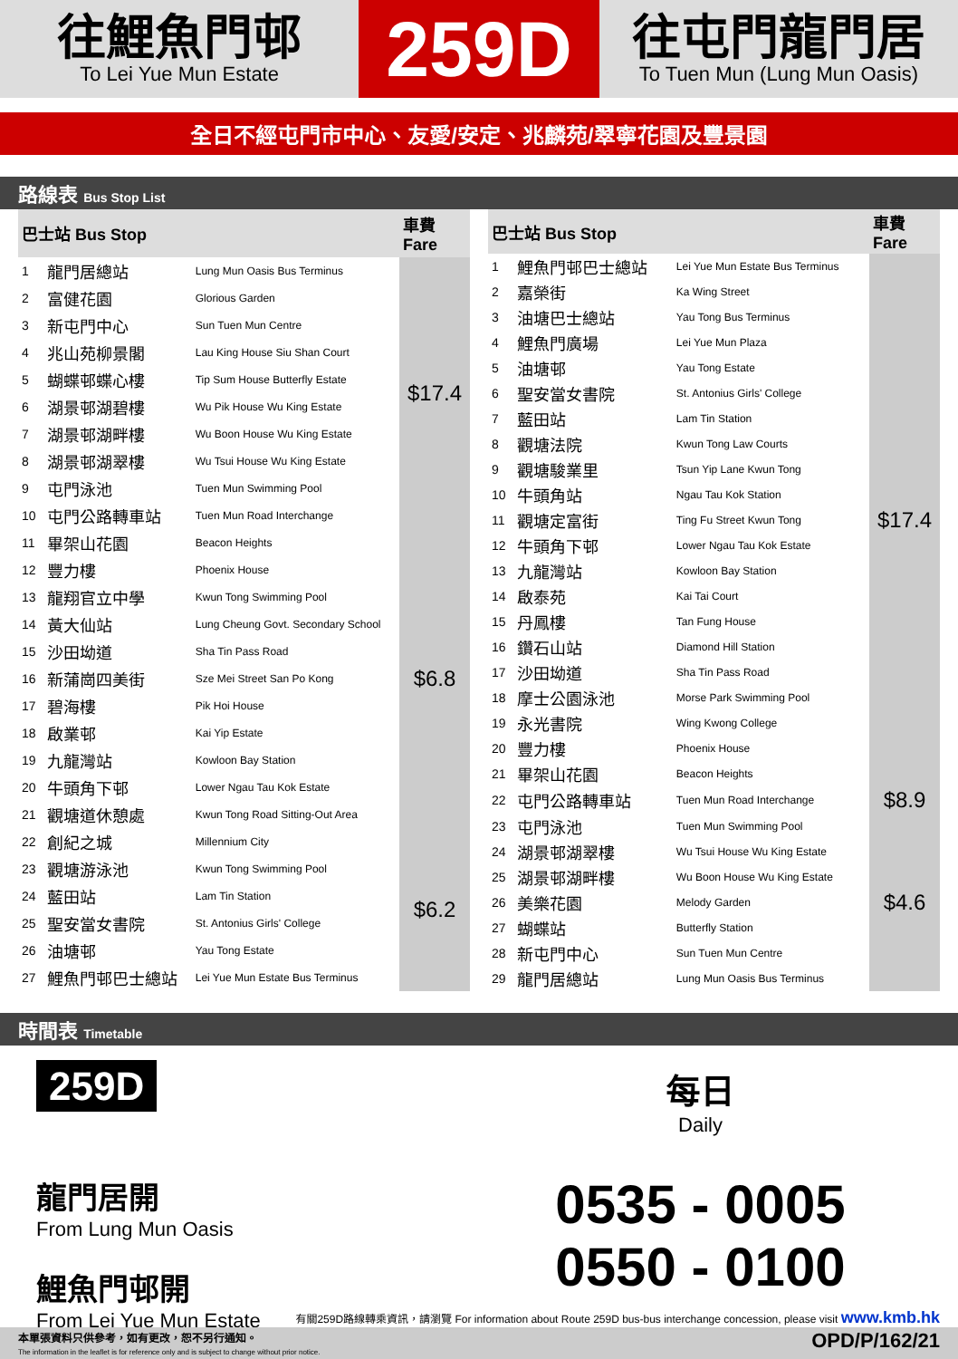往鯉魚門邨
To Lei Yue Mun Estate
259D
往屯門龍門居
To Tuen Mun (Lung Mun Oasis)
全日不經屯門市中心、友愛/安定、兆麟苑/翠寧花園及豐景園
路線表 Bus Stop List
| 巴士站 Bus Stop | | | 車費 Fare |
| --- | --- | --- | --- |
| 1 | 龍門居總站 | Lung Mun Oasis Bus Terminus | $17.4 |
| 2 | 富健花園 | Glorious Garden | |
| 3 | 新屯門中心 | Sun Tuen Mun Centre | |
| 4 | 兆山苑柳景閣 | Lau King House Siu Shan Court | |
| 5 | 蝴蝶邨蝶心樓 | Tip Sum House Butterfly Estate | |
| 6 | 湖景邨湖碧樓 | Wu Pik House Wu King Estate | |
| 7 | 湖景邨湖畔樓 | Wu Boon House Wu King Estate | |
| 8 | 湖景邨湖翠樓 | Wu Tsui House Wu King Estate | |
| 9 | 屯門泳池 | Tuen Mun Swimming Pool | |
| 10 | 屯門公路轉車站 | Tuen Mun Road Interchange | |
| 11 | 畢架山花園 | Beacon Heights | $6.8 |
| 12 | 豐力樓 | Phoenix House | |
| 13 | 龍翔官立中學 | Kwun Tong Swimming Pool | |
| 14 | 黃大仙站 | Lung Cheung Govt. Secondary School | |
| 15 | 沙田坳道 | Sha Tin Pass Road | |
| 16 | 新蒲崗四美街 | Sze Mei Street San Po Kong | |
| 17 | 碧海樓 | Pik Hoi House | |
| 18 | 啟業邨 | Kai Yip Estate | |
| 19 | 九龍灣站 | Kowloon Bay Station | |
| 20 | 牛頭角下邨 | Lower Ngau Tau Kok Estate | |
| 21 | 觀塘道休憩處 | Kwun Tong Road Sitting-Out Area | |
| 22 | 創紀之城 | Millennium City | $6.2 |
| 23 | 觀塘游泳池 | Kwun Tong Swimming Pool | |
| 24 | 藍田站 | Lam Tin Station | |
| 25 | 聖安當女書院 | St. Antonius Girls' College | |
| 26 | 油塘邨 | Yau Tong Estate | |
| 27 | 鯉魚門邨巴士總站 | Lei Yue Mun Estate Bus Terminus | |
| 巴士站 Bus Stop | | | 車費 Fare |
| --- | --- | --- | --- |
| 1 | 鯉魚門邨巴士總站 | Lei Yue Mun Estate Bus Terminus | $17.4 |
| 2 | 嘉榮街 | Ka Wing Street | |
| 3 | 油塘巴士總站 | Yau Tong Bus Terminus | |
| 4 | 鯉魚門廣場 | Lei Yue Mun Plaza | |
| 5 | 油塘邨 | Yau Tong Estate | |
| 6 | 聖安當女書院 | St. Antonius Girls' College | |
| 7 | 藍田站 | Lam Tin Station | |
| 8 | 觀塘法院 | Kwun Tong Law Courts | |
| 9 | 觀塘駿業里 | Tsun Yip Lane Kwun Tong | |
| 10 | 牛頭角站 | Ngau Tau Kok Station | |
| 11 | 觀塘定富街 | Ting Fu Street Kwun Tong | |
| 12 | 牛頭角下邨 | Lower Ngau Tau Kok Estate | |
| 13 | 九龍灣站 | Kowloon Bay Station | |
| 14 | 啟泰苑 | Kai Tai Court | |
| 15 | 丹鳳樓 | Tan Fung House | |
| 16 | 鑽石山站 | Diamond Hill Station | |
| 17 | 沙田坳道 | Sha Tin Pass Road | |
| 18 | 摩士公園泳池 | Morse Park Swimming Pool | |
| 19 | 永光書院 | Wing Kwong College | |
| 20 | 豐力樓 | Phoenix House | |
| 21 | 畢架山花園 | Beacon Heights | |
| 22 | 屯門公路轉車站 | Tuen Mun Road Interchange | $8.9 |
| 23 | 屯門泳池 | Tuen Mun Swimming Pool | $4.6 |
| 24 | 湖景邨湖翠樓 | Wu Tsui House Wu King Estate | |
| 25 | 湖景邨湖畔樓 | Wu Boon House Wu King Estate | |
| 26 | 美樂花園 | Melody Garden | |
| 27 | 蝴蝶站 | Butterfly Station | |
| 28 | 新屯門中心 | Sun Tuen Mun Centre | |
| 29 | 龍門居總站 | Lung Mun Oasis Bus Terminus | |
時間表 Timetable
259D
每日
Daily
龍門居開
From Lung Mun Oasis
鯉魚門邨開
From Lei Yue Mun Estate
0535 - 0005
0550 - 0100
有關259D路線轉乘資訊，請瀏覽 For information about Route 259D bus-bus interchange concession, please visit www.kmb.hk
本單張資料只供參考，如有更改，恕不另行通知。
The information in the leaflet is for reference only and is subject to change without prior notice. OPD/P/162/21